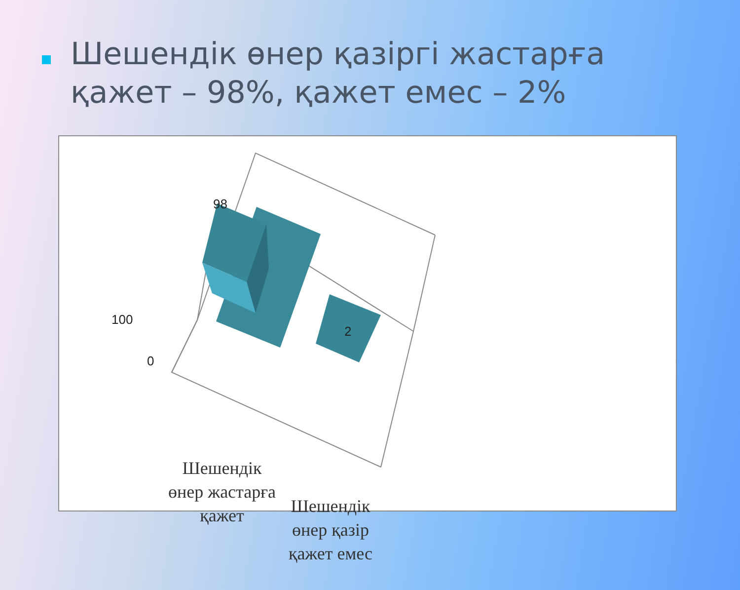Шешендік өнер қазіргі жастарға қажет – 98%, қажет емес – 2%
98
2
100
0
Шешендік өнер жастарға қажет
Шешендік өнер қазір қажет емес